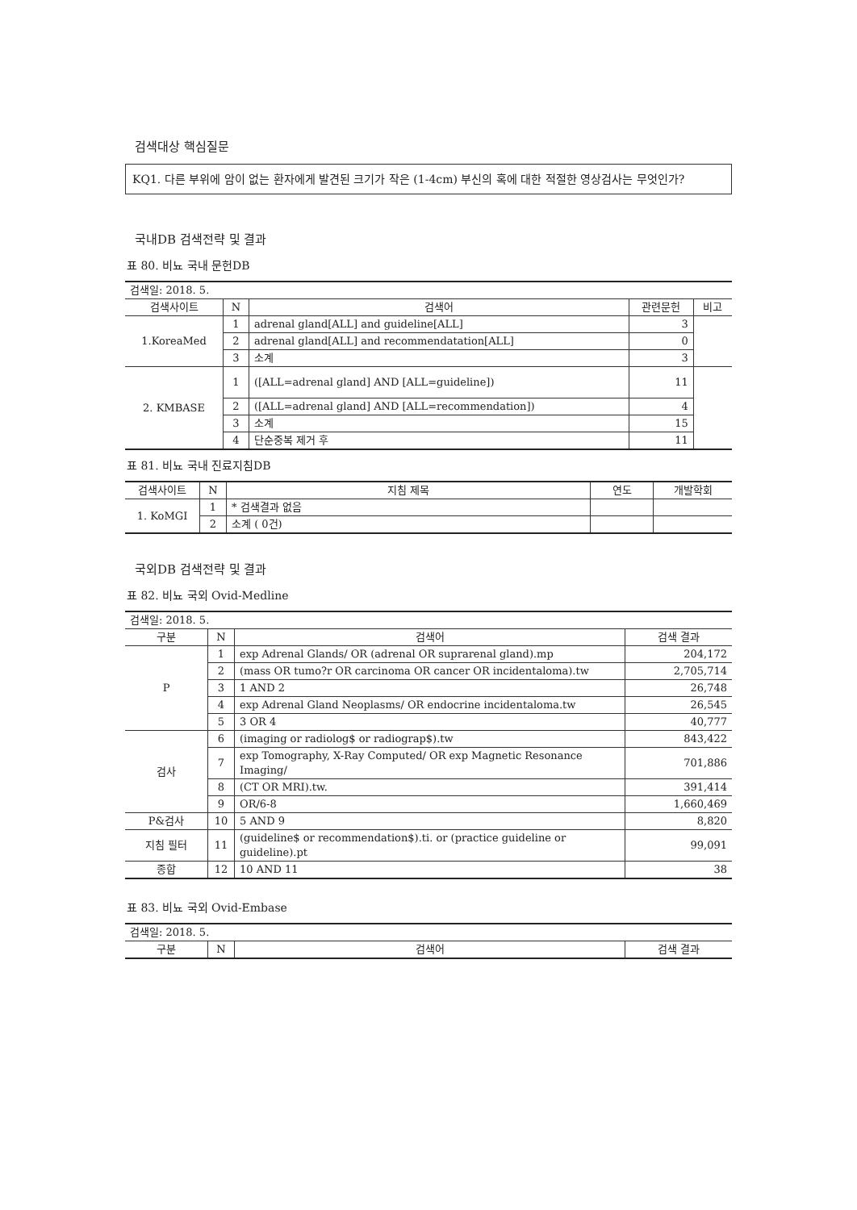검색대상 핵심질문
KQ1. 다른 부위에 암이 없는 환자에게 발견된 크기가 작은 (1-4cm) 부신의 혹에 대한 적절한 영상검사는 무엇인가?
국내DB 검색전략 및 결과
표 80. 비뇨 국내 문헌DB
| 검색일: 2018. 5. | | | | |
| 검색사이트 | N | 검색어 | 관련문헌 | 비고 |
| 1.KoreaMed | 1 | adrenal gland[ALL] and guideline[ALL] | 3 | |
| | 2 | adrenal gland[ALL] and recommendatation[ALL] | 0 | |
| | 3 | 소계 | 3 | |
| 2. KMBASE | 1 | ([ALL=adrenal gland] AND [ALL=guideline]) | 11 | |
| | 2 | ([ALL=adrenal gland] AND [ALL=recommendation]) | 4 | |
| | 3 | 소계 | 15 | |
| | 4 | 단순중복 제거 후 | 11 | |
표 81. 비뇨 국내 진료지침DB
| 검색사이트 | N | 지침 제목 | 연도 | 개발학회 |
| --- | --- | --- | --- | --- |
| 1. KoMGI | 1 | * 검색결과 없음 | | |
| | 2 | 소계 ( 0건) | | |
국외DB 검색전략 및 결과
표 82. 비뇨 국외 Ovid-Medline
| 검색일: 2018. 5. | | | |
| 구분 | N | 검색어 | 검색 결과 |
| P | 1 | exp Adrenal Glands/ OR (adrenal OR suprarenal gland).mp | 204,172 |
| | 2 | (mass OR tumo?r OR carcinoma OR cancer OR incidentaloma).tw | 2,705,714 |
| | 3 | 1 AND 2 | 26,748 |
| | 4 | exp Adrenal Gland Neoplasms/ OR endocrine incidentaloma.tw | 26,545 |
| | 5 | 3 OR 4 | 40,777 |
| 검사 | 6 | (imaging or radiolog$ or radiograp$).tw | 843,422 |
| | 7 | exp Tomography, X-Ray Computed/ OR exp Magnetic Resonance Imaging/ | 701,886 |
| | 8 | (CT OR MRI).tw. | 391,414 |
| | 9 | OR/6-8 | 1,660,469 |
| P&검사 | 10 | 5 AND 9 | 8,820 |
| 지침 필터 | 11 | (guideline$ or recommendation$).ti. or (practice guideline or guideline).pt | 99,091 |
| 종합 | 12 | 10 AND 11 | 38 |
표 83. 비뇨 국외 Ovid-Embase
| 검색일: 2018. 5. | | | |
| 구분 | N | 검색어 | 검색 결과 |